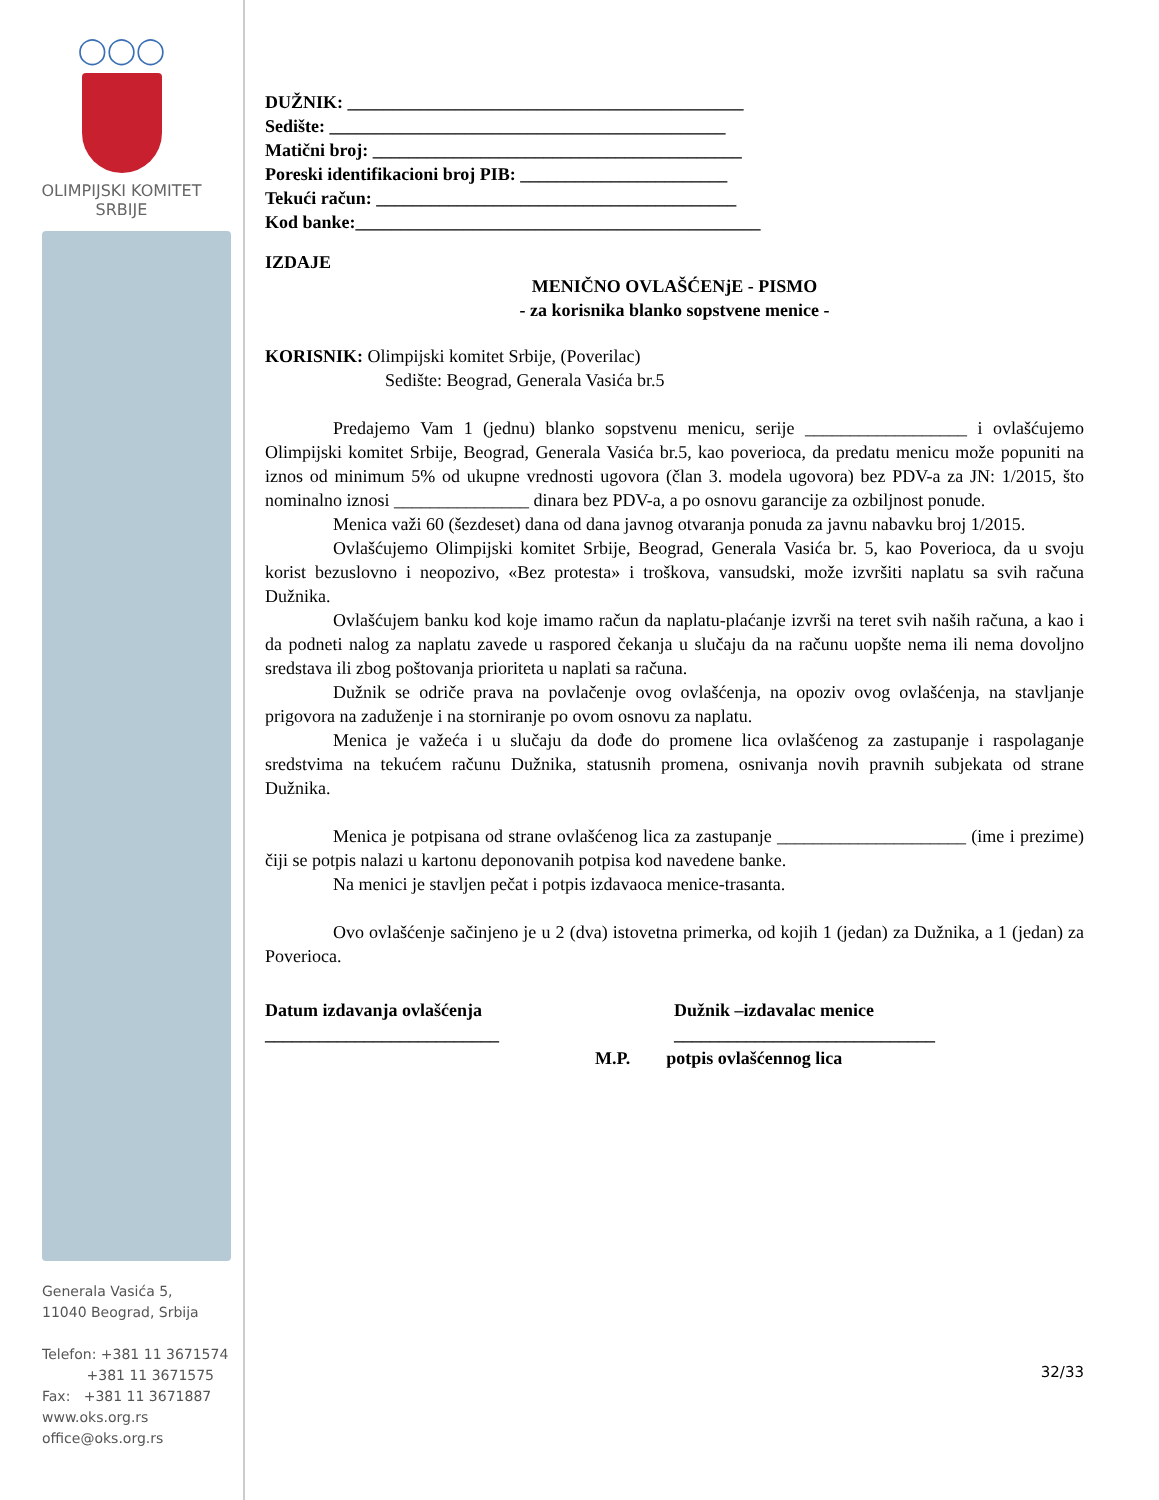◯◯◯
OLIMPIJSKI KOMITET
SRBIJE
Generala Vasića 5,
11040 Beograd, Srbija
Telefon: +381 11 3671574
+381 11 3671575
Fax: +381 11 3671887
www.oks.org.rs
office@oks.org.rs
DUŽNIK: ____________________________________________
Sedište: ____________________________________________
Matični broj: _________________________________________
Poreski identifikacioni broj PIB: _______________________
Tekući račun: ________________________________________
Kod banke:_____________________________________________
IZDAJE
MENIČNO OVLAŠĆENjE - PISMO
- za korisnika blanko sopstvene menice -
KORISNIK: Olimpijski komitet Srbije, (Poverilac)
Sedište: Beograd, Generala Vasića br.5
Predajemo Vam 1 (jednu) blanko sopstvenu menicu, serije __________________ i ovlašćujemo Olimpijski komitet Srbije, Beograd, Generala Vasića br.5, kao poverioca, da predatu menicu može popuniti na iznos od minimum 5% od ukupne vrednosti ugovora (član 3. modela ugovora) bez PDV-a za JN: 1/2015, što nominalno iznosi _______________ dinara bez PDV-a, a po osnovu garancije za ozbiljnost ponude.
Menica važi 60 (šezdeset) dana od dana javnog otvaranja ponuda za javnu nabavku broj 1/2015.
Ovlašćujemo Olimpijski komitet Srbije, Beograd, Generala Vasića br. 5, kao Poverioca, da u svoju korist bezuslovno i neopozivo, «Bez protesta» i troškova, vansudski, može izvršiti naplatu sa svih računa Dužnika.
Ovlašćujem banku kod koje imamo račun da naplatu-plaćanje izvrši na teret svih naših računa, a kao i da podneti nalog za naplatu zavede u raspored čekanja u slučaju da na računu uopšte nema ili nema dovoljno sredstava ili zbog poštovanja prioriteta u naplati sa računa.
Dužnik se odriče prava na povlačenje ovog ovlašćenja, na opoziv ovog ovlašćenja, na stavljanje prigovora na zaduženje i na storniranje po ovom osnovu za naplatu.
Menica je važeća i u slučaju da dođe do promene lica ovlašćenog za zastupanje i raspolaganje sredstvima na tekućem računu Dužnika, statusnih promena, osnivanja novih pravnih subjekata od strane Dužnika.
Menica je potpisana od strane ovlašćenog lica za zastupanje _____________________ (ime i prezime) čiji se potpis nalazi u kartonu deponovanih potpisa kod navedene banke.
Na menici je stavljen pečat i potpis izdavaoca menice-trasanta.
Ovo ovlašćenje sačinjeno je u 2 (dva) istovetna primerka, od kojih 1 (jedan) za Dužnika, a 1 (jedan) za Poverioca.
Datum izdavanja ovlašćenja
__________________________
Dužnik –izdavalac menice
_____________________________
M.P. potpis ovlašćennog lica
32/33